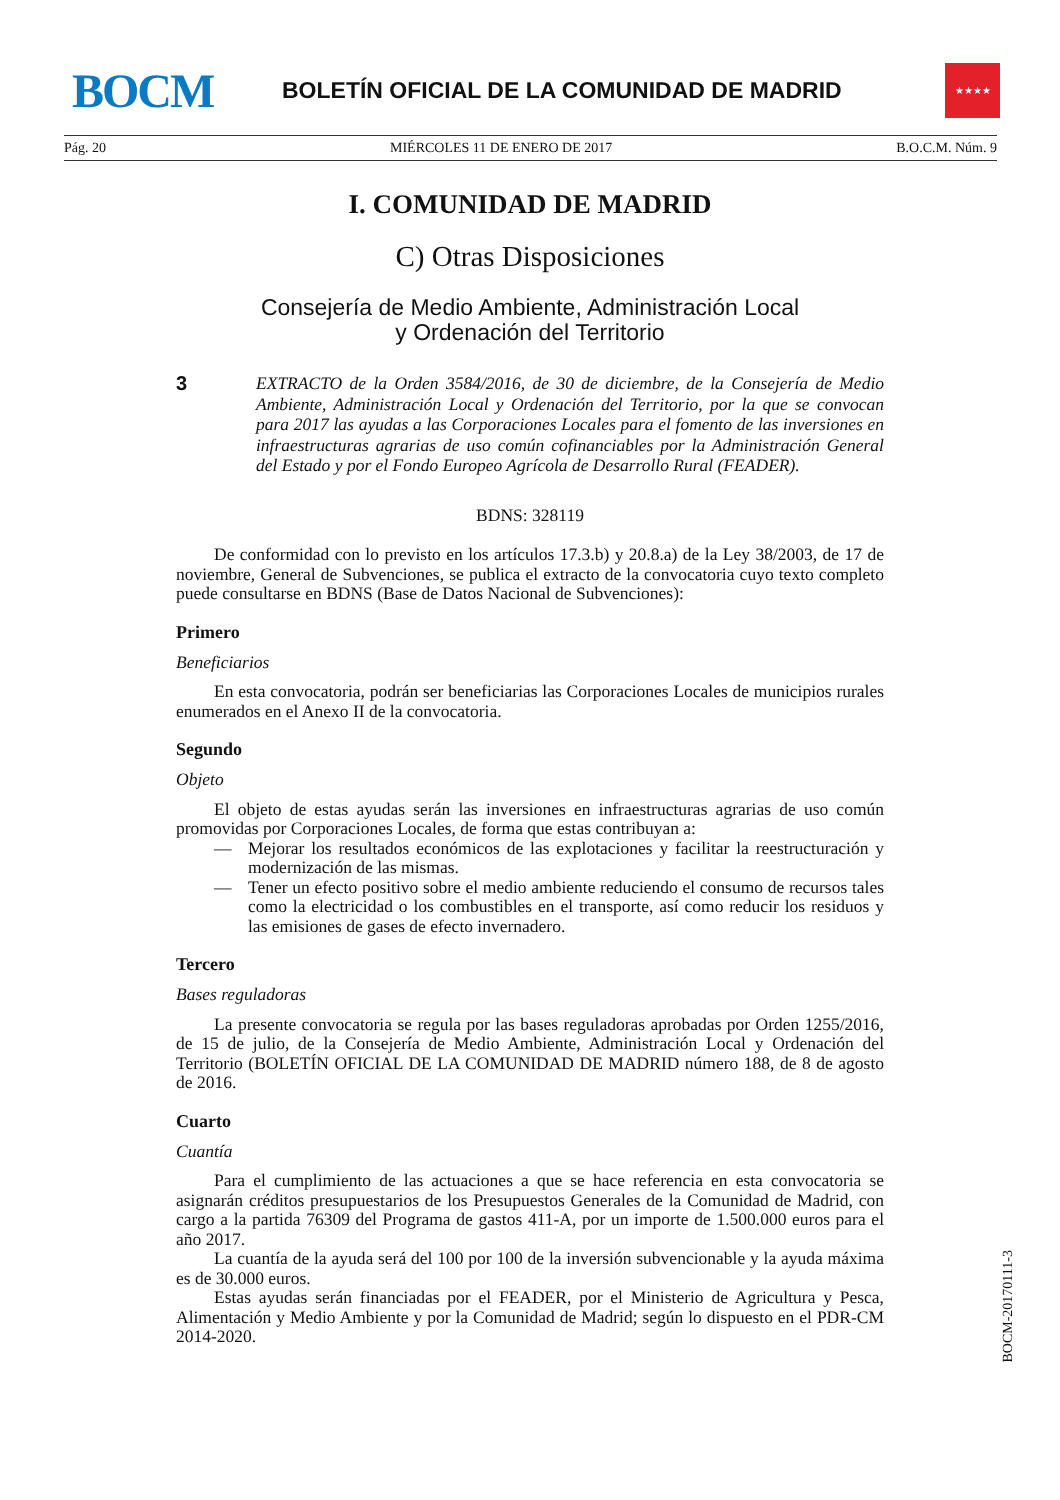BOCM
BOLETÍN OFICIAL DE LA COMUNIDAD DE MADRID
★★★★
Pág. 20 MIÉRCOLES 11 DE ENERO DE 2017 B.O.C.M. Núm. 9
I. COMUNIDAD DE MADRID
C) Otras Disposiciones
Consejería de Medio Ambiente, Administración Local
y Ordenación del Territorio
3 EXTRACTO de la Orden 3584/2016, de 30 de diciembre, de la Consejería de Medio Ambiente, Administración Local y Ordenación del Territorio, por la que se convocan para 2017 las ayudas a las Corporaciones Locales para el fomento de las inversiones en infraestructuras agrarias de uso común cofinanciables por la Administración General del Estado y por el Fondo Europeo Agrícola de Desarrollo Rural (FEADER).
BDNS: 328119
De conformidad con lo previsto en los artículos 17.3.b) y 20.8.a) de la Ley 38/2003, de 17 de noviembre, General de Subvenciones, se publica el extracto de la convocatoria cuyo texto completo puede consultarse en BDNS (Base de Datos Nacional de Subvenciones):
Primero
Beneficiarios
En esta convocatoria, podrán ser beneficiarias las Corporaciones Locales de municipios rurales enumerados en el Anexo II de la convocatoria.
Segundo
Objeto
El objeto de estas ayudas serán las inversiones en infraestructuras agrarias de uso común promovidas por Corporaciones Locales, de forma que estas contribuyan a:
— Mejorar los resultados económicos de las explotaciones y facilitar la reestructuración y modernización de las mismas.
— Tener un efecto positivo sobre el medio ambiente reduciendo el consumo de recursos tales como la electricidad o los combustibles en el transporte, así como reducir los residuos y las emisiones de gases de efecto invernadero.
Tercero
Bases reguladoras
La presente convocatoria se regula por las bases reguladoras aprobadas por Orden 1255/2016, de 15 de julio, de la Consejería de Medio Ambiente, Administración Local y Ordenación del Territorio (BOLETÍN OFICIAL DE LA COMUNIDAD DE MADRID número 188, de 8 de agosto de 2016.
Cuarto
Cuantía
Para el cumplimiento de las actuaciones a que se hace referencia en esta convocatoria se asignarán créditos presupuestarios de los Presupuestos Generales de la Comunidad de Madrid, con cargo a la partida 76309 del Programa de gastos 411-A, por un importe de 1.500.000 euros para el año 2017.
La cuantía de la ayuda será del 100 por 100 de la inversión subvencionable y la ayuda máxima es de 30.000 euros.
Estas ayudas serán financiadas por el FEADER, por el Ministerio de Agricultura y Pesca, Alimentación y Medio Ambiente y por la Comunidad de Madrid; según lo dispuesto en el PDR-CM 2014-2020.
BOCM-20170111-3